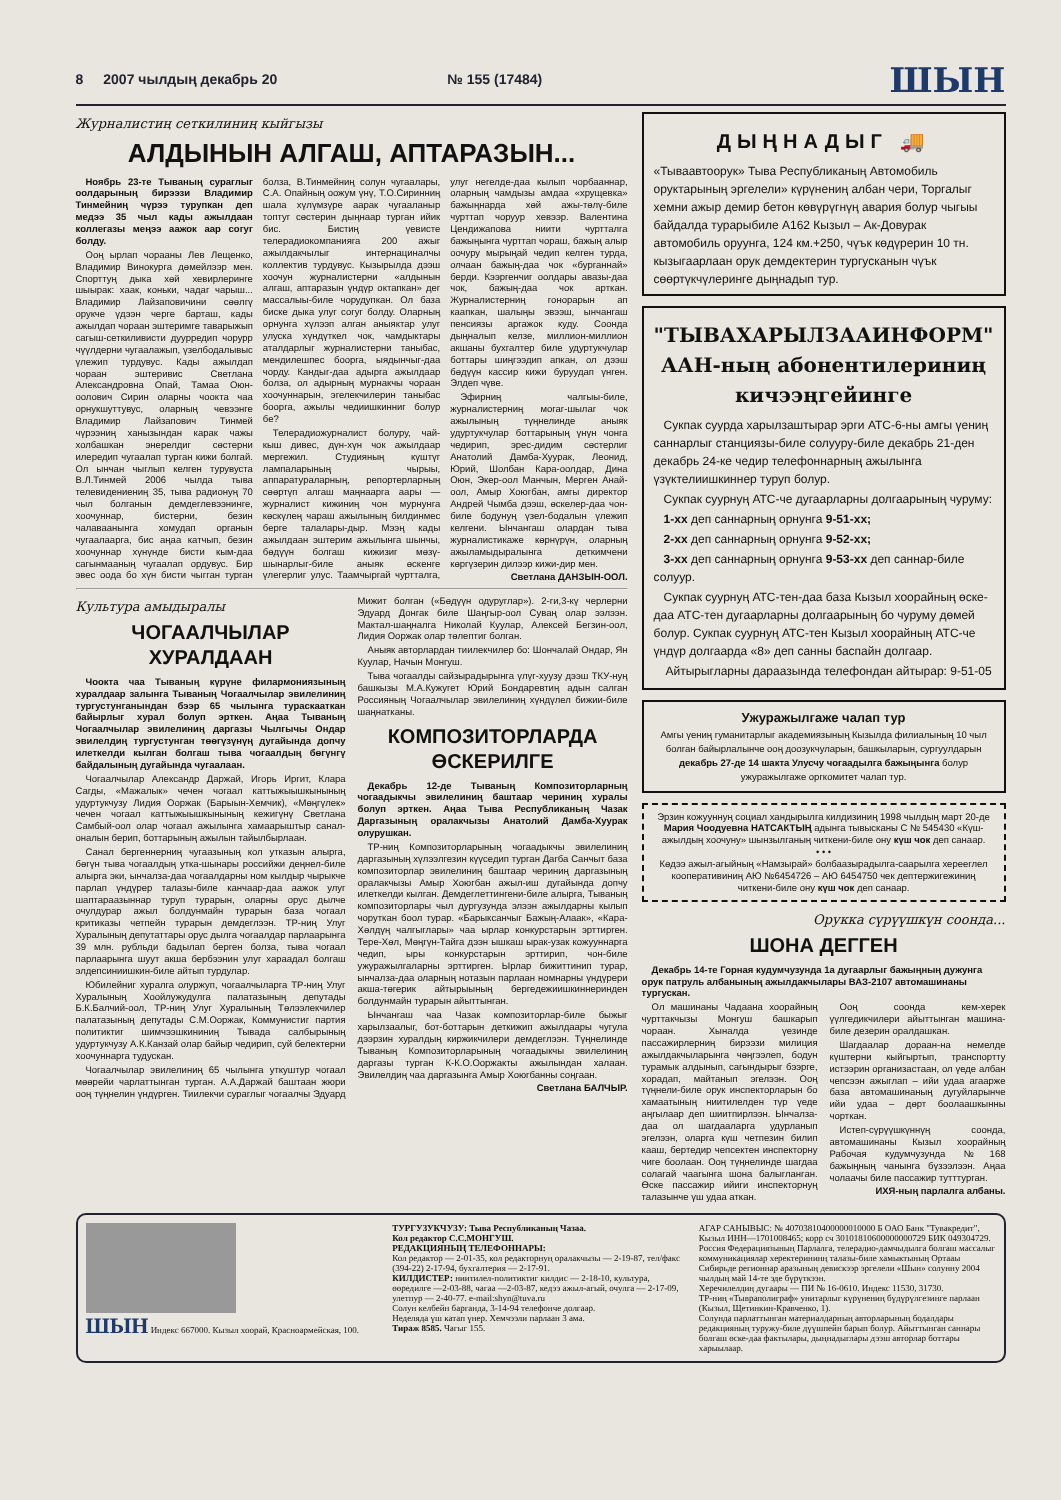8 2007 чылдың декабрь 20 № 155 (17484) ШЫН
Журналистиң сеткилиниң кыйгызы
АЛДЫНЫН АЛГАШ, АПТАРАЗЫН...
Ноябрь 23-те Тываның сураглыг оолдарының бирээзи Владимир Тинмейниң чүрээ турупкан деп медээ 35 чыл кады ажылдаан коллегазы меңээ аажок аар согуг болду.
Ооң ырлап чорааны Лев Лещенко, Владимир Винокурга дөмейлээр мен. Спорттуң дыка хөй хевирлеринге шыырак: хаак, коньки, чадаг чарыш... Владимир Лайзаповичини сөөлгү орукче үдээн черге барташ, кады ажылдап чораан эштеримге таварыжып сагыш-сеткиливисти дуурредип чорурр чүүлдерни чугаалажып, үзелбодалывыс үлежип турдувус. Кады ажылдап чораан эштеривис Светлана Александровна Опай, Тамаа Оюн-оолович Сирин оларны чоокта чаа орнукшуттувус, оларның чевээнге Владимир Лайзапович Тинмей чүрээниң ханызындан карак чажы холбашкан энерелдиг сөстерни илередип чугаалап турган кижи болгай. Ол ынчан чыглып келген турувуста В.Л.Тинмей 2006 чылда тыва телевидениениң 35, тыва радионуң 70 чыл болганын демдеглевээнинге, хоочуннар, бистерни, безин чалаваанынга хомудап органын чугаалаарга, бис аңаа катчып, безин хоочуннар хүнүнде бисти кым-даа сагынмааның чугаалап ордувус. Бир эвес оода бо хүн бисти чыгган турган болза, В.Тинмейниң солун чугаалары, С.А. Опайның оожум үнү, Т.О.Сиринниң шала хүлүмзүре аарак чугааланыр топтуг сөстерин дыңнаар турган ийик бис. Бистиң үевисте телерадиокомпанияга 200 ажыг ажылдакчылыг интернациналчы коллектив турдувус. Кызырылда дээш хоочун журналистерни «алдынын алгаш, аптаразын үндүр октапкан» дег массалыы-биле чорудупкан. Ол база биске дыка улуг согуг болду. Оларның орнунга хүлээп алган аныяктар улуг улуска хүндүткел чок, чамдыктары аталдарлыг журналистерни таныбас, мендилешпес боорга, ыядынчыг-даа чорду. Кандыг-даа адырга ажылдаар болза, ол адырның мурнакчы чораан хоочуннарын, эгелекчилерин таныбас боорга, ажылы чедиишкинниг болур бе?
Телерадиожурналист болуру, чай-кыш дивес, дүн-хүн чок ажылдаар мергежил. Студияның күштүг лампаларының чырыы, аппаратураларның, репортерларның сөөртүп алгаш маңнаарга аары — журналист кижиниң чон мурнунга көскүлең чараш ажылының билдинмес берге талалары-дыр. Мээң кады ажылдаан эштерим ажылынга шынчы, бөдүүн болгаш кижизиг мөзү-шынарлыг-биле аныяк өскенге үлегерлиг улус. Таамчыргай чуртталга, улуг негелде-даа кылып чорбааннар, оларның чамдызы амдаа «хрущевка» бажыңнарда хөй ажы-төлү-биле чурттап чоруур хевээр. Валентина Цендижапова ниити чуртталга бажыңынга чурттап чораш, бажың алыр оочуру мырыңай чедип келген турда, олчаан бажың-даа чок «бурганнай» берди. Кээргенчиг оолдары авазы-даа чок, бажың-даа чок арткан. Журналистерниң гонорарын ап каапкан, шалыңы эвээш, ынчангаш пенсиязы аргажок куду. Соонда дыңналып келзе, миллион-миллион акшаны бухгалтер биле удуртукчулар боттары шиңгээдип апкан, ол дээш бөдүүн кассир кижи буруудап үнген. Элдеп чүве.
Эфирниң чалгыы-биле, журналистерниң могаг-шылаг чок ажылының түңнелинде аныяк удуртукчулар боттарының үнүн чонга чедирип, эрес-дидим сөстерлиг Анатолий Дамба-Хуурак, Леонид, Юрий, Шолбан Кара-оолдар, Дина Оюн, Экер-оол Манчын, Мерген Анай-оол, Амыр Хоюгбан, амгы директор Андрей Чымба дээш, өскелер-даа чон-биле бодунуң үзел-бодалын үлежип келгени. Ынчангаш олардан тыва журналистикаже көрнүрүн, оларның ажыламыдыралынга деткимчени көргүзерин дилээр кижи-дир мен.
Светлана ДАНЗЫН-ООЛ.
Культура амыдыралы
ЧОГААЛЧЫЛАР ХУРАЛДААН
Чоокта чаа Тываның күрүне филармониязының хуралдаар залынга Тываның Чогаалчылар эвилелиниң тургустунганындан бээр 65 чылынга тураскааткан байырлыг хурал болуп эрткен. Аңаа Тываның Чогаалчылар эвилелиниң даргазы Чылгычы Ондар эвилелдиң тургустунган төөгүзүнүң дугайында допчу илеткелди кылган болгаш тыва чогаалдың бөгүнгү байдалының дугайында чугаалаан.
Чогаалчылар Александр Даржай, Игорь Иргит, Клара Сагды, «Мажалык» чечен чогаал каттыжыышкынының удуртукчузу Лидия Ооржак (Барыын-Хемчик), «Мөңгүлек» чечен чогаал каттыжыышкынының кежигүнү Светлана Самбый-оол олар чогаал ажылынга хамаарыштыр санал-оналын берип, боттарының ажылын тайылбырлаан.
Санал бергеннерниң чугаазының кол утказын алырга, бөгүн тыва чогаалдың утка-шынары российжи деңнел-биле алырга эки, ынчалза-даа чогаалдарны ном кылдыр чырыкче парлап үндүрер талазы-биле канчаар-даа аажок улуг шаптараазыннар туруп турарын, оларны орус дылче очулдурар ажыл болдунмайн турарын база чогаал критиказы четпейн турарын демдеглээн. ТР-ниң Улуг Хуралының депутаттары орус дылга чогаалдар парлаарынга 39 млн. рубльди бадылап берген болза, тыва чогаал парлаарынга шуут акша бербээнин улуг хараадал болгаш элдепсиниишкин-биле айтып турдулар.
Юбилейниг хуралга олуржуп, чогаалчыларга ТР-ниң Улуг Хуралының Хоойлужудулга палатазының депутады Б.К.Балчий-оол, ТР-ниң Улуг Хуралының Төлээлекчилер палатазының депутады С.М.Ооржак, Коммунистиг партия политиктиг шимчээшкининиң Тывада салбырының удуртукчузу А.К.Канзай олар байыр чедирип, суй белектерни хоочуннарга тудускан.
Чогаалчылар эвилелиниң 65 чылынга уткуштур чогаал мөөрейи чарлаттынган турган. А.А.Даржай баштаан жюри ооң түңнелин үндүрген. Тиилекчи сураглыг чогаалчы Эдуард Мижит болган («Бөдүүн одуруглар»). 2-ги,3-кү черлерни Эдуард Донгак биле Шаңгыр-оол Суваң олар ээлээн. Мактал-шаңналга Николай Куулар, Алексей Бегзин-оол, Лидия Ооржак олар төлептиг болган.
Аныяк авторлардан тиилекчилер бо: Шончалай Ондар, Ян Куулар, Начын Монгуш.
Тыва чогаалды сайзырадырынга үлүг-хуузу дээш ТКУ-нуң башкызы М.А.Кужугет Юрий Бондаревтиң адын салган Россияның Чогаалчылар эвилелиниң хүндүлел бижии-биле шаңнатканы.
КОМПОЗИТОРЛАРДА ӨСКЕРИЛГЕ
Декабрь 12-де Тываның Композиторларның чогаадыкчы эвилелиниң баштаар чериниң хуралы болуп эрткен. Аңаа Тыва Республиканың Чазак Даргазының оралакчызы Анатолий Дамба-Хуурак олурушкан.
ТР-ниң Композиторларының чогаадыкчы эвилелиниң даргазының хүлээлгезин күүседип турган Дагба Санчыт база композиторлар эвилелиниң баштаар чериниң даргазының оралакчызы Амыр Хоюгбан ажыл-иш дугайында допчу илеткелди кылган. Демдеглеттингени-биле алырга, Тываның композиторлары чыл дургузунда элээн ажылдарны кылып чоруткан боол турар. «Барыксанчыг Бажың-Алаак», «Кара-Хөлдүң чалгыглары» чаа ырлар конкурстарын эрттирген. Тере-Хөл, Мөңгүн-Тайга дээн ышкаш ырак-узак кожууннарга чедип, ыры конкурстарын эрттирип, чон-биле ужуражылгаларны эрттирген. Ырлар бижиттинип турар, ынчалза-даа оларның нотазын парлаан номнарны үндүрери акша-төгерик айтырыының бергедежиишкиннеринден болдунмайн турарын айыттынган.
Ынчангаш чаа Чазак композиторлар-биле быжыг харылзаалыг, бот-боттарын деткижип ажылдаары чугула дээрзин хуралдың киржикчилери демдеглээн. Түңнелинде Тываның Композиторларының чогаадыкчы эвилелиниң даргазы турган К-К.О.Ооржакты ажылындан халаан. Эвилелдиң чаа даргазынга Амыр Хоюгбанны соңгаан.
Светлана БАЛЧЫР.
ДЫҢНАДЫГ 🚚
«Тываавтоорук» Тыва Республиканың Автомобиль оруктарының эргелели» күрүнениң албан чери, Торгалыг хемни ажыр демир бетон көвүрүгнүң авария болур чыгыы байдалда турарыбиле А162 Кызыл – Ак-Довурак автомобиль оруунга, 124 км.+250, чүък көдүрерин 10 тн. кызыгаарлаан орук демдектерин тургусканын чүък сөөртүкчүлеринге дыңнадып тур.
"ТЫВАХАРЫЛЗААИНФОРМ" ААН-ның абонентилериниң кичээңгейинге
Сукпак суурда харылзаштырар эрги АТС-6-ны амгы үениң саннарлыг станциязы-биле солууру-биле декабрь 21-ден декабрь 24-ке чедир телефоннарның ажылынга үзүктелиишкиннер туруп болур.
Сукпак суурнуң АТС-че дугаарларны долгаарының чуруму:
1-хх деп саннарның орнунга 9-51-хх;
2-хх деп саннарның орнунга 9-52-хх;
3-хх деп саннарның орнунга 9-53-хх деп саннар-биле солуур.
Сукпак суурнуң АТС-тен-даа база Кызыл хоорайның өске-даа АТС-тен дугаарларны долгаарының бо чуруму дөмей болур. Сукпак суурнуң АТС-тен Кызыл хоорайның АТС-че үндүр долгаарда «8» деп санны баспайн долгаар.
Айтырыгларны дараазында телефондан айтырар: 9-51-05
Ужуражылгаже чалап тур
Амгы үениң гуманитарлыг академиязының Кызылда филиалының 10 чыл болган байырлалынче ооң доозукчуларын, башкыларын, сургуулдарын декабрь 27-де 14 шакта Улусчу чогаадылга бажыңынга болур ужуражылгаже оргкомитет чалап тур.
Эрзин кожууннуң социал хандырылга килдизиниң 1998 чылдың март 20-де Мария Чоодуевна НАТСАКТЫҢ адынга тывысканы С № 545430 «Күш-ажылдың хоочуну» шынзылганың читкени-биле ону күш чок деп санаар.
• • •
Көдээ ажыл-агыйның «Намзырай» болбаазырадылга-саарылга херееглел кооперативиниң АЮ №6454726 – АЮ 6454750 чек дептержигежиниң читкени-биле ону күш чок деп санаар.
Орукка сүрүүшкүн соонда...
ШОНА ДЕГГЕН
Декабрь 14-те Горная кудумчузунда 1а дугаарлыг бажыңның дужунга орук патруль албанының ажылдакчылары ВАЗ-2107 автомашинаны тургускан.
Ол машинаны Чадаана хоорайның чурттакчызы Монгуш башкарып чораан. Хыналда үезинде пассажирлерниң бирээзи милиция ажылдакчыларынга чөңгээлеп, бодун турамык алдынып, сагындырыг бээрге, хорадап, майтанып эгелээн. Ооң түңнели-биле орук инспекторларын бо хамаатының ниитилелден түр үеде аңгылаар деп шиитпирлээн. Ынчалза-даа ол шагдааларга удурланып эгелээн, оларга күш четпезин билип кааш, бертедир чепсектен инспекторну чиге боолаан. Ооң түңнелинде шагдаа солагай чаагынга шона балыгланган. Өске пассажир ийиги инспекторнуң талазынче үш удаа аткан.
Ооң соонда кем-херек үүлгедикчилери айыттынган машина-биле дезерин оралдашкан.
Шагдаалар дораан-на немелде күштерни кыйгыртып, транспортту истээрин организастаан, ол үеде албан чепсээн ажыглап – ийи удаа агаарже база автомашинаның дугуйларынче ийи удаа – дөрт боолаашкынны чорткан.
Истеп-сүрүүшкүннүң соонда, автомашинаны Кызыл хоорайның Рабочая кудумчузунда №168 бажыңның чанынга бүзээлээн. Аңаа чолаачы биле пассажир тутттурган.
ИХЯ-ның парлалга албаны.
ШЫН Индекс 667000. Кызыл хоорай, Красноармейская, 100.
ТУРГУЗУКЧУЗУ: Тыва Республиканың Чазаа.
Кол редактор С.С.МОНГУШ.
РЕДАКЦИЯНЫҢ ТЕЛЕФОННАРЫ:
Кол редактор — 2-01-35, кол редакторнуң оралакчызы — 2-19-87, тел/факс (394-22) 2-17-94, бухгалтерия — 2-17-91.
КИЛДИСТЕР: ниитилел-политиктиг килдис — 2-18-10, культура, өөредилге —2-03-88, чагаа —2-03-87, кедээ ажыл-агый, очулга — 2-17-09, улетпур — 2-40-77. e-mail:shyn@tuva.ru
Солун келбейн барганда, 3-14-94 телефонче долгаар.
Неделяда үш катап үнер. Хемчээли парлаан 3 ама.
Тираж 8585. Чагыг 155.
АГАР САНЫВЫС: № 40703810400000010000 Б ОАО Банк "Тувакредит", Кызыл ИНН—1701008465; корр сч 30101810600000000729 БИК 049304729.
Россия Федерациязының Парлалга, телерадио-дамчыдылга болгаш массалыг коммуникациялар херектерининң талазы-биле хамыктының Ортааы Сибирьде регионнар аразының девискээр эргелели «Шын» солунну 2004 чылдың май 14-те эде бүрүткээн.
Херечилелдиң дугаары — ПИ № 16-0610. Индекс 11530, 31730.
ТР-ниң «Тывраполиграф» унитарлыг күрүнениң бүдүрүлгезинге парлаан (Кызыл, Щетинкин-Кравченко, 1).
Солунда парлаттынган материалдарның авторларының бодалдары редакцияның туружу-биле дүүшпейн барып болур. Айыттынган саннары болгаш өске-даа фактылары, дыңнадыглары дээш авторлар боттары харыылаар.